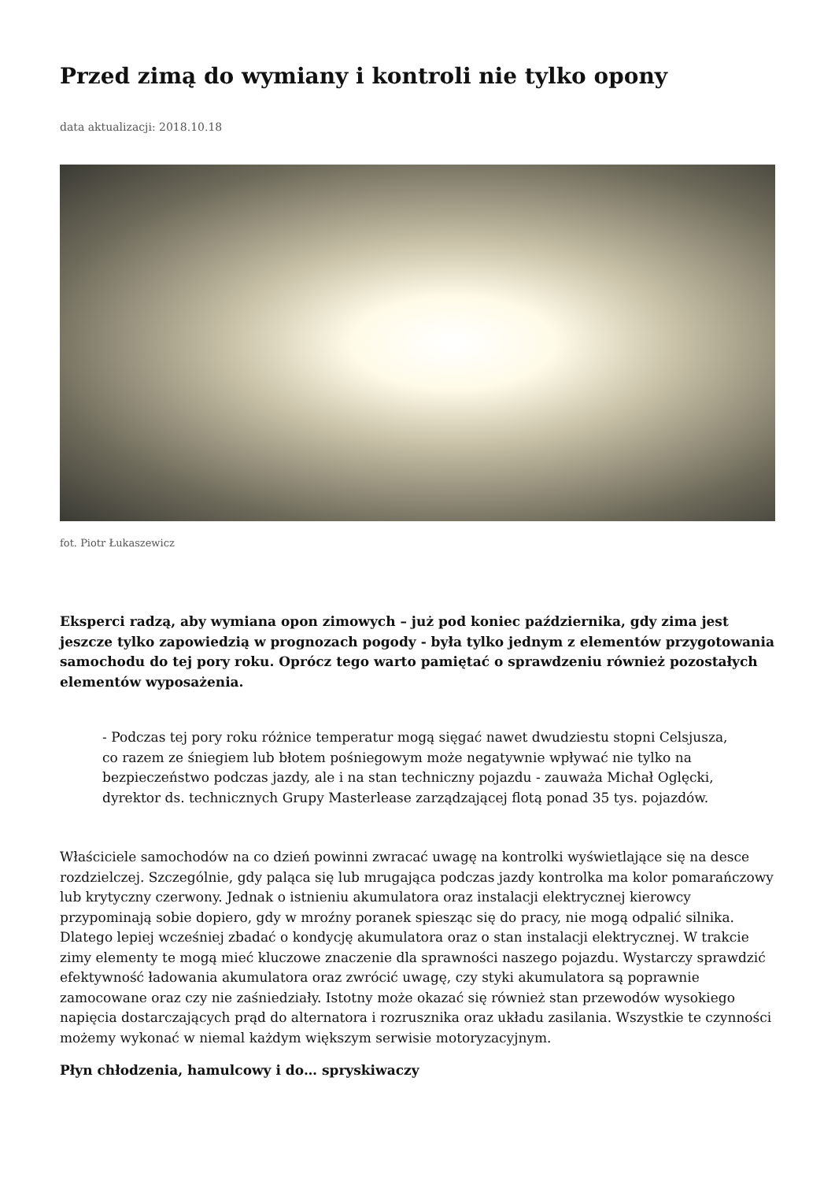Przed zimą do wymiany i kontroli nie tylko opony
data aktualizacji: 2018.10.18
fot. Piotr Łukaszewicz
Eksperci radzą, aby wymiana opon zimowych – już pod koniec października, gdy zima jest jeszcze tylko zapowiedzią w prognozach pogody - była tylko jednym z elementów przygotowania samochodu do tej pory roku. Oprócz tego warto pamiętać o sprawdzeniu również pozostałych elementów wyposażenia.
- Podczas tej pory roku różnice temperatur mogą sięgać nawet dwudziestu stopni Celsjusza, co razem ze śniegiem lub błotem pośniegowym może negatywnie wpływać nie tylko na bezpieczeństwo podczas jazdy, ale i na stan techniczny pojazdu - zauważa Michał Oglęcki, dyrektor ds. technicznych Grupy Masterlease zarządzającej flotą ponad 35 tys. pojazdów.
Właściciele samochodów na co dzień powinni zwracać uwagę na kontrolki wyświetlające się na desce rozdzielczej. Szczególnie, gdy paląca się lub mrugająca podczas jazdy kontrolka ma kolor pomarańczowy lub krytyczny czerwony. Jednak o istnieniu akumulatora oraz instalacji elektrycznej kierowcy przypominają sobie dopiero, gdy w mroźny poranek spiesząc się do pracy, nie mogą odpalić silnika. Dlatego lepiej wcześniej zbadać o kondycję akumulatora oraz o stan instalacji elektrycznej. W trakcie zimy elementy te mogą mieć kluczowe znaczenie dla sprawności naszego pojazdu. Wystarczy sprawdzić efektywność ładowania akumulatora oraz zwrócić uwagę, czy styki akumulatora są poprawnie zamocowane oraz czy nie zaśniedziały. Istotny może okazać się również stan przewodów wysokiego napięcia dostarczających prąd do alternatora i rozrusznika oraz układu zasilania. Wszystkie te czynności możemy wykonać w niemal każdym większym serwisie motoryzacyjnym.
Płyn chłodzenia, hamulcowy i do… spryskiwaczy